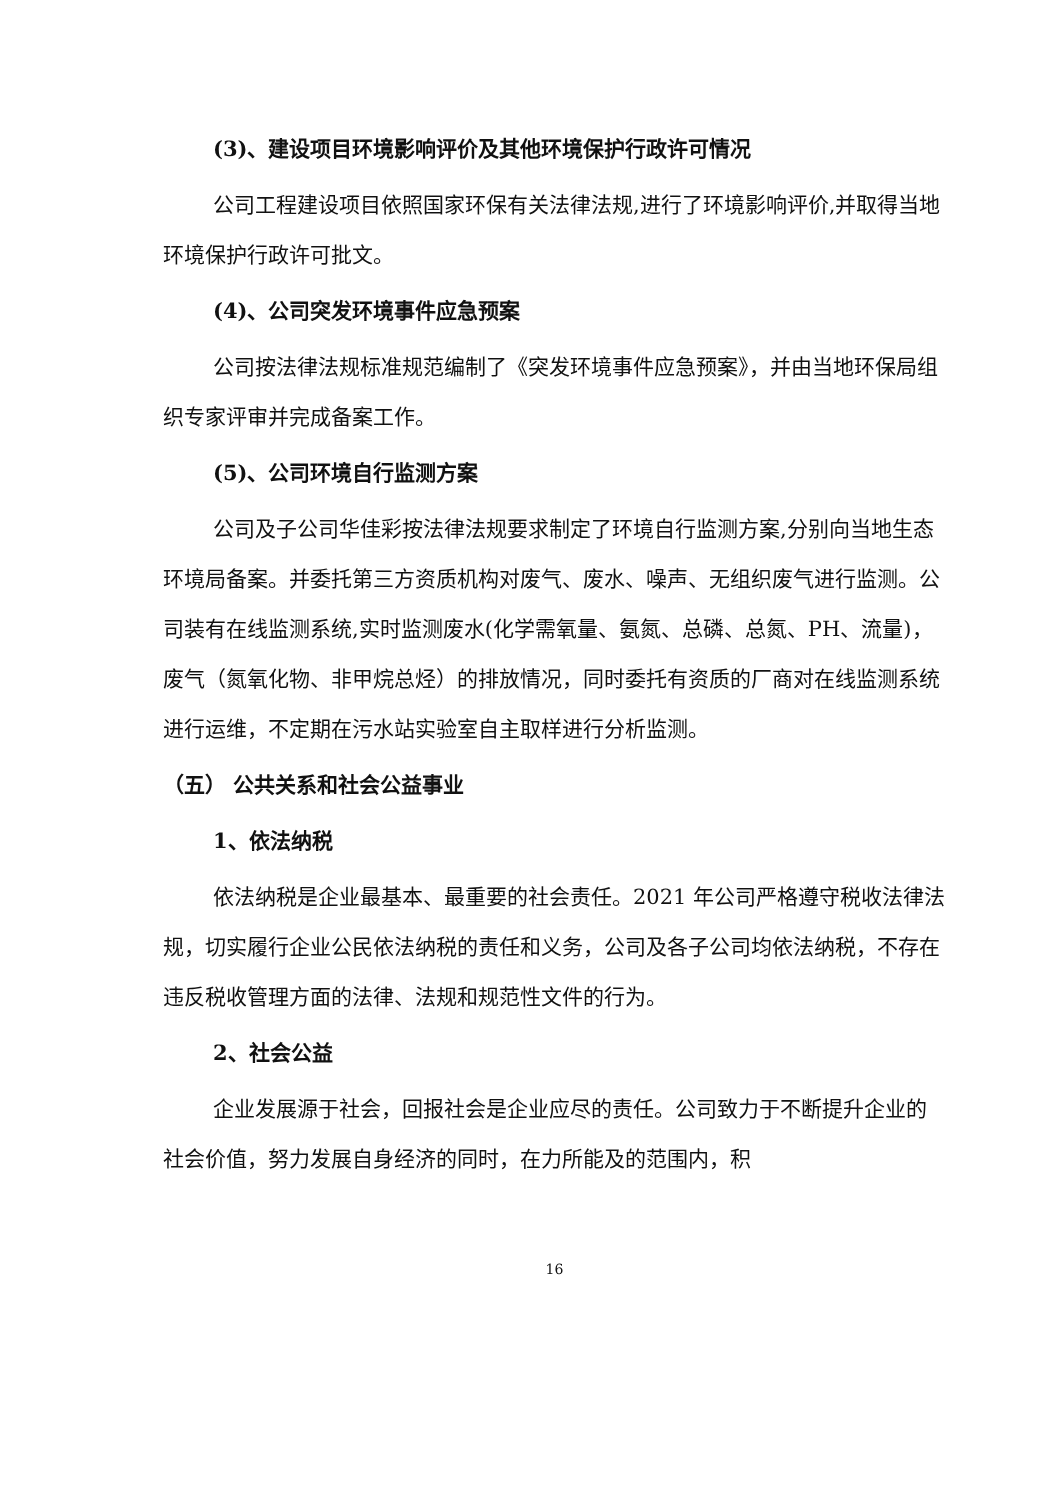(3)、建设项目环境影响评价及其他环境保护行政许可情况
公司工程建设项目依照国家环保有关法律法规,进行了环境影响评价,并取得当地环境保护行政许可批文。
(4)、公司突发环境事件应急预案
公司按法律法规标准规范编制了《突发环境事件应急预案》，并由当地环保局组织专家评审并完成备案工作。
(5)、公司环境自行监测方案
公司及子公司华佳彩按法律法规要求制定了环境自行监测方案,分别向当地生态环境局备案。并委托第三方资质机构对废气、废水、噪声、无组织废气进行监测。公司装有在线监测系统,实时监测废水(化学需氧量、氨氮、总磷、总氮、PH、流量)，废气（氮氧化物、非甲烷总烃）的排放情况，同时委托有资质的厂商对在线监测系统进行运维，不定期在污水站实验室自主取样进行分析监测。
（五） 公共关系和社会公益事业
1、依法纳税
依法纳税是企业最基本、最重要的社会责任。2021 年公司严格遵守税收法律法规，切实履行企业公民依法纳税的责任和义务，公司及各子公司均依法纳税，不存在违反税收管理方面的法律、法规和规范性文件的行为。
2、社会公益
企业发展源于社会，回报社会是企业应尽的责任。公司致力于不断提升企业的社会价值，努力发展自身经济的同时，在力所能及的范围内，积
16